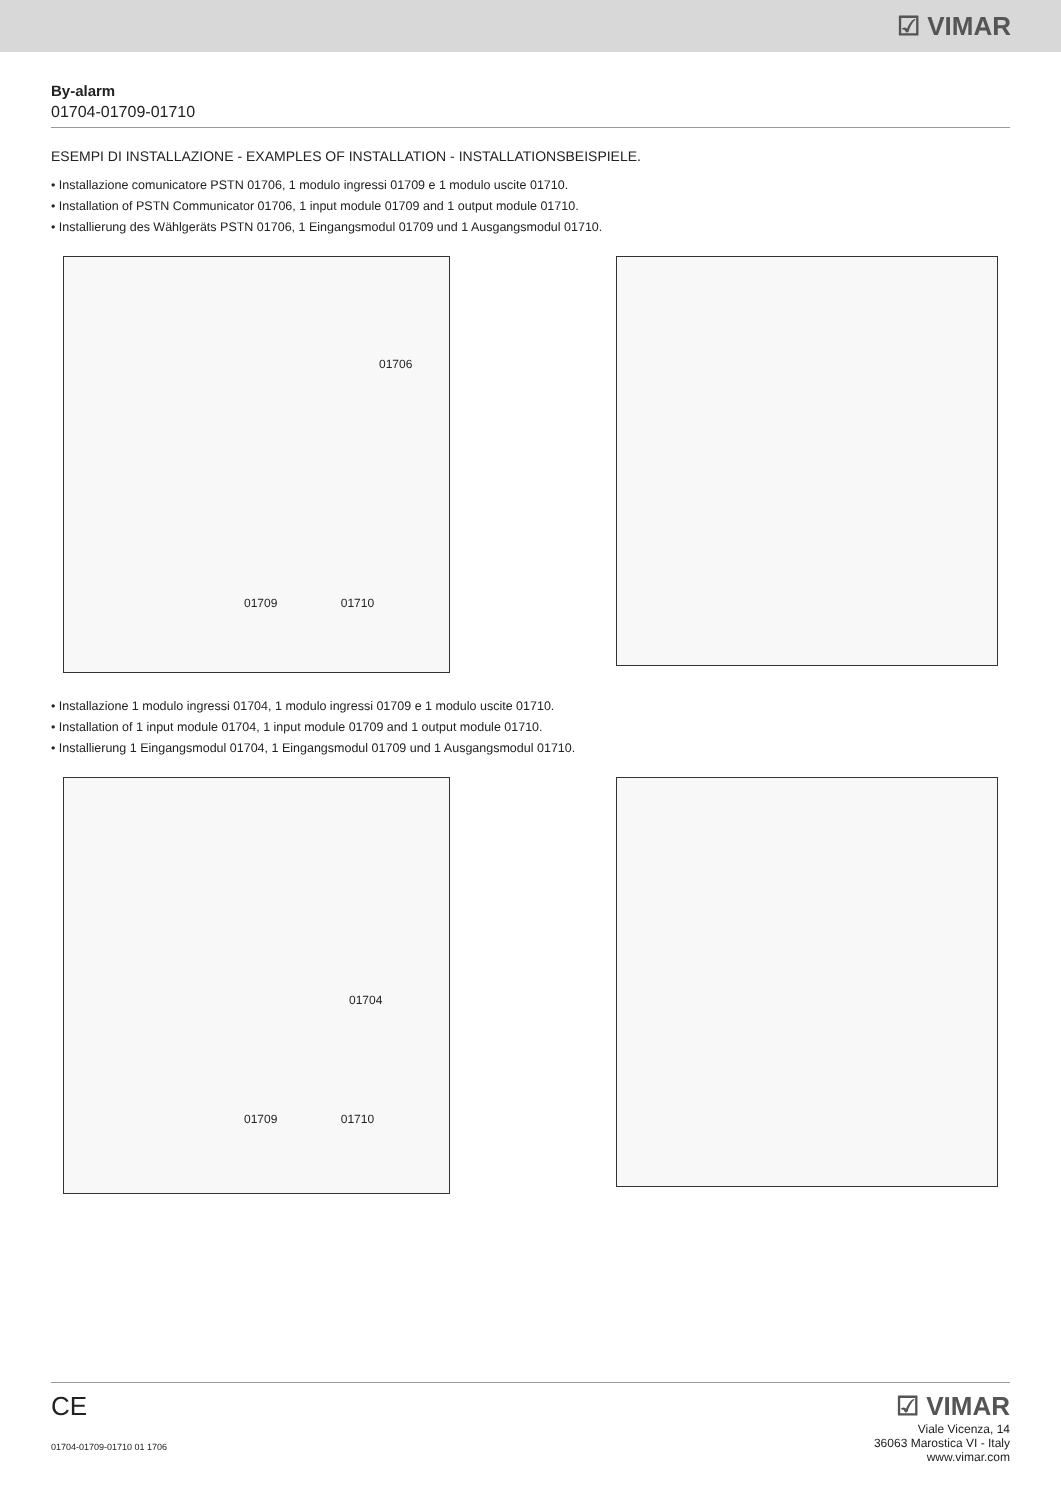☑ VIMAR
By-alarm
01704-01709-01710
ESEMPI DI INSTALLAZIONE - EXAMPLES OF INSTALLATION - INSTALLATIONSBEISPIELE.
• Installazione comunicatore PSTN 01706, 1 modulo ingressi 01709 e 1 modulo uscite 01710.
• Installation of PSTN Communicator 01706, 1 input module 01709 and 1 output module 01710.
• Installierung des Wählgeräts PSTN 01706, 1 Eingangsmodul 01709 und 1 Ausgangsmodul 01710.
01706
01709 01710
• Installazione 1 modulo ingressi 01704, 1 modulo ingressi 01709 e 1 modulo uscite 01710.
• Installation of 1 input module 01704, 1 input module 01709 and 1 output module 01710.
• Installierung 1 Eingangsmodul 01704, 1 Eingangsmodul 01709 und 1 Ausgangsmodul 01710.
01704
01709 01710
CE
01704-01709-01710 01 1706
☑ VIMAR
Viale Vicenza, 14
36063 Marostica VI - Italy
www.vimar.com